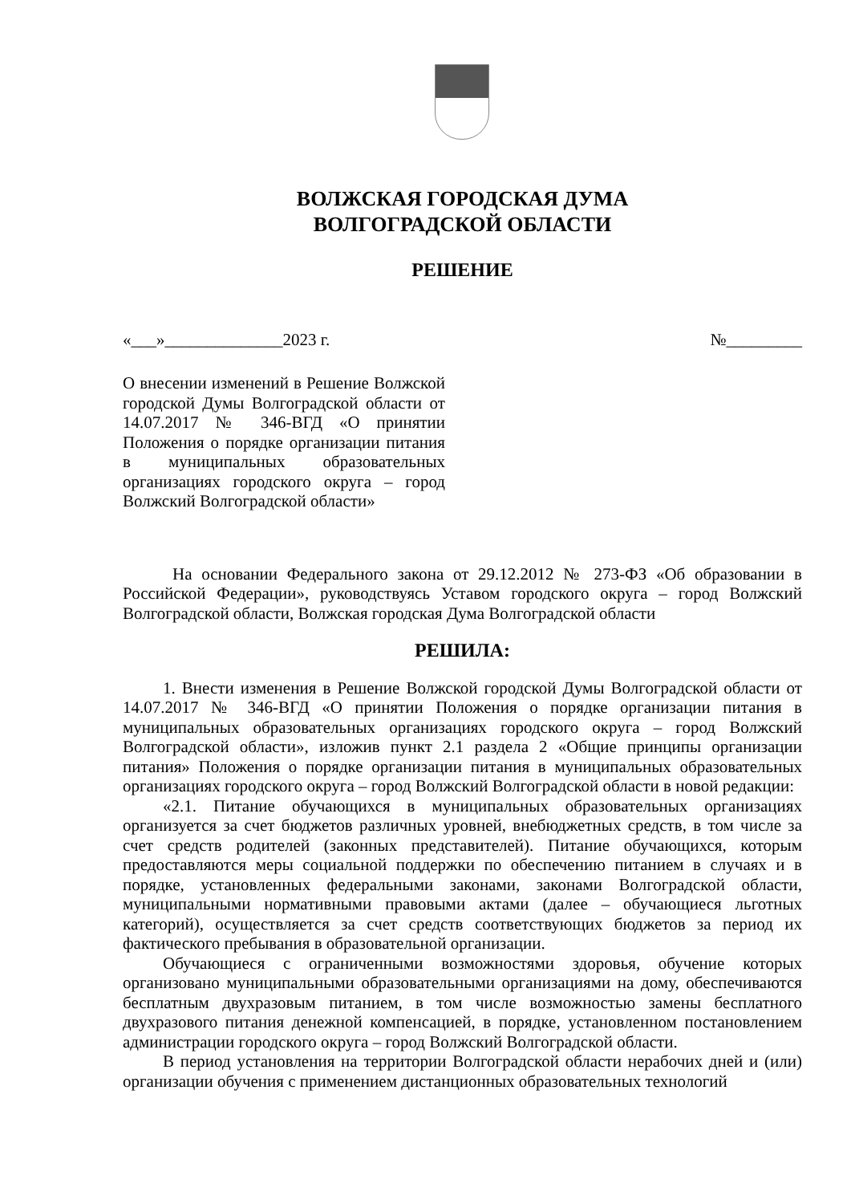ВОЛЖСКАЯ ГОРОДСКАЯ ДУМА
ВОЛГОГРАДСКОЙ ОБЛАСТИ
РЕШЕНИЕ
«___»______________2023 г. №_________
О внесении изменений в Решение Волжской городской Думы Волгоградской области от 14.07.2017 № 346-ВГД «О принятии Положения о порядке организации питания в муниципальных образовательных организациях городского округа – город Волжский Волгоградской области»
На основании Федерального закона от 29.12.2012 № 273-ФЗ «Об образовании в Российской Федерации», руководствуясь Уставом городского округа – город Волжский Волгоградской области, Волжская городская Дума Волгоградской области
РЕШИЛА:
1. Внести изменения в Решение Волжской городской Думы Волгоградской области от 14.07.2017 № 346-ВГД «О принятии Положения о порядке организации питания в муниципальных образовательных организациях городского округа – город Волжский Волгоградской области», изложив пункт 2.1 раздела 2 «Общие принципы организации питания» Положения о порядке организации питания в муниципальных образовательных организациях городского округа – город Волжский Волгоградской области в новой редакции:
«2.1. Питание обучающихся в муниципальных образовательных организациях организуется за счет бюджетов различных уровней, внебюджетных средств, в том числе за счет средств родителей (законных представителей). Питание обучающихся, которым предоставляются меры социальной поддержки по обеспечению питанием в случаях и в порядке, установленных федеральными законами, законами Волгоградской области, муниципальными нормативными правовыми актами (далее – обучающиеся льготных категорий), осуществляется за счет средств соответствующих бюджетов за период их фактического пребывания в образовательной организации.
Обучающиеся с ограниченными возможностями здоровья, обучение которых организовано муниципальными образовательными организациями на дому, обеспечиваются бесплатным двухразовым питанием, в том числе возможностью замены бесплатного двухразового питания денежной компенсацией, в порядке, установленном постановлением администрации городского округа – город Волжский Волгоградской области.
В период установления на территории Волгоградской области нерабочих дней и (или) организации обучения с применением дистанционных образовательных технологий